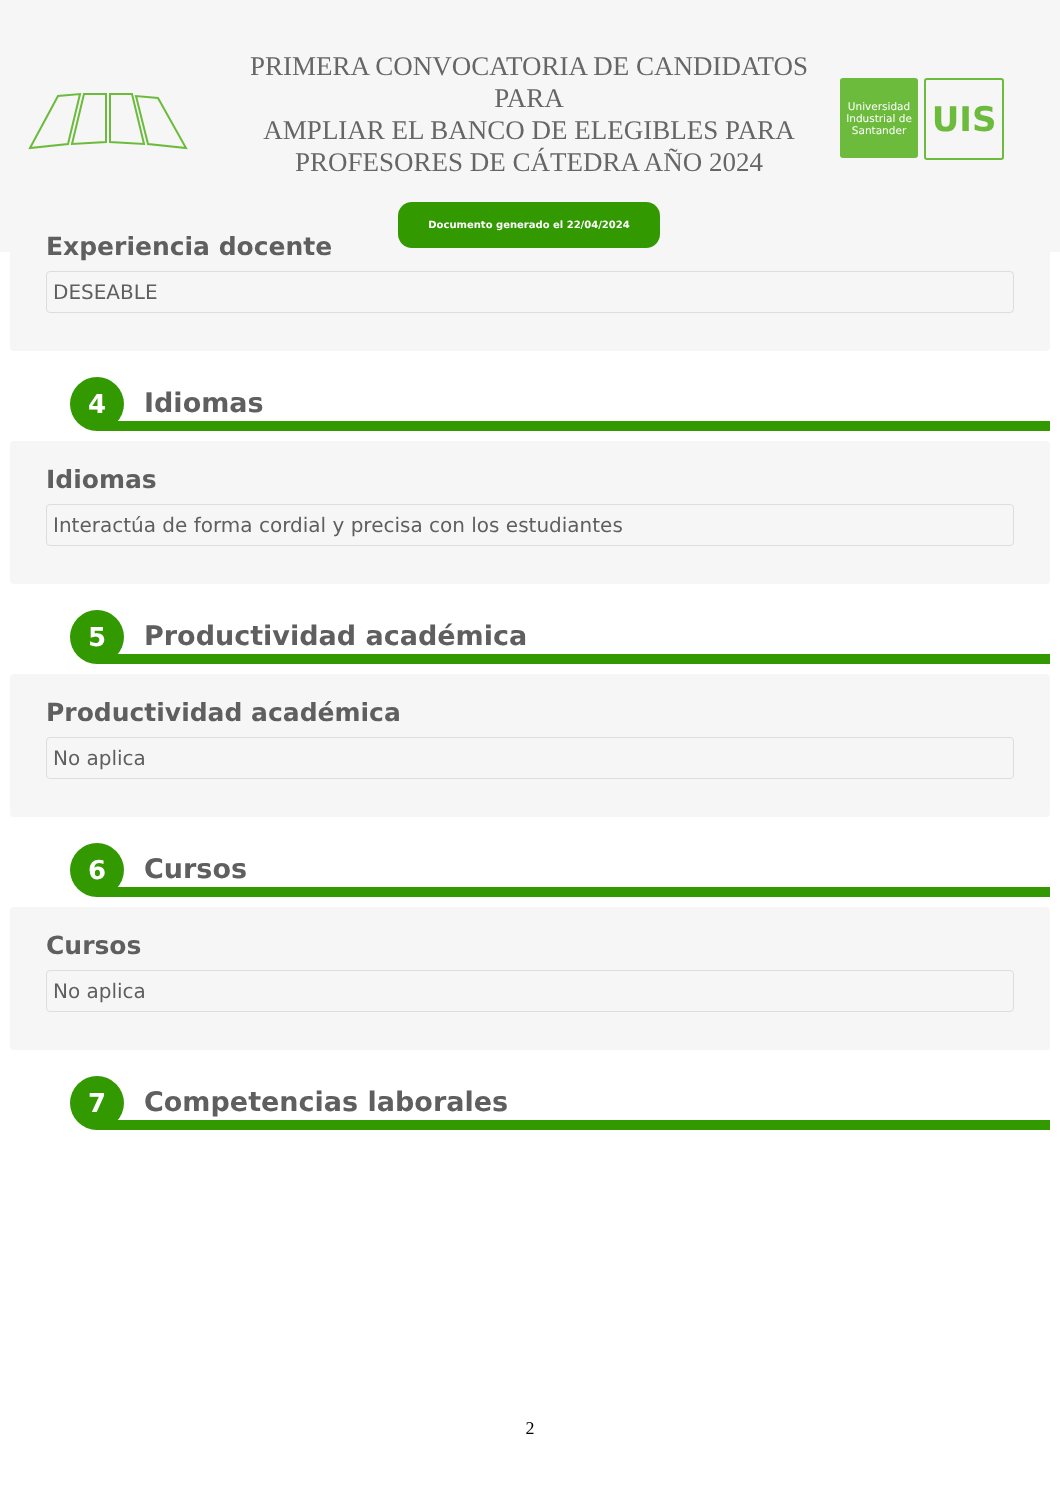PRIMERA CONVOCATORIA DE CANDIDATOS PARA
AMPLIAR EL BANCO DE ELEGIBLES PARA
PROFESORES DE CÁTEDRA AÑO 2024
Documento generado el 22/04/2024
Universidad Industrial de Santander
UIS
Experiencia docente
DESEABLE
4
Idiomas
Idiomas
Interactúa de forma cordial y precisa con los estudiantes
5
Productividad académica
Productividad académica
No aplica
6
Cursos
Cursos
No aplica
7
Competencias laborales
2